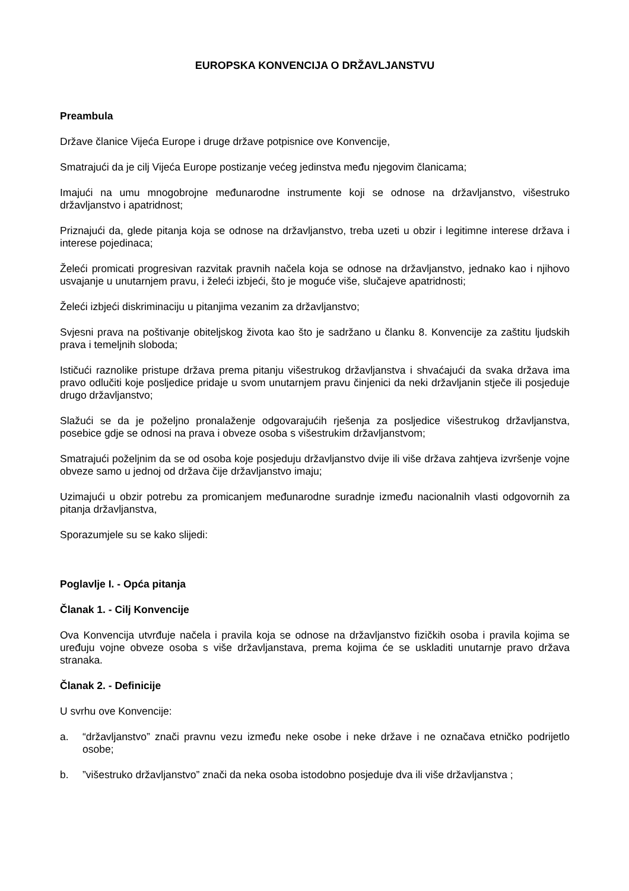EUROPSKA KONVENCIJA O DRŽAVLJANSTVU
Preambula
Države članice Vijeća Europe i druge države potpisnice ove Konvencije,
Smatrajući da je cilj Vijeća Europe postizanje većeg jedinstva među njegovim članicama;
Imajući na umu mnogobrojne međunarodne instrumente koji se odnose na državljanstvo, višestruko državljanstvo i apatridnost;
Priznajući da, glede pitanja koja se odnose na državljanstvo, treba uzeti u obzir i legitimne interese država i interese pojedinaca;
Želeći promicati progresivan razvitak pravnih načela koja se odnose na državljanstvo, jednako kao i njihovo usvajanje u unutarnjem pravu, i želeći izbjeći, što je moguće više, slučajeve apatridnosti;
Želeći izbjeći diskriminaciju u pitanjima vezanim za državljanstvo;
Svjesni prava na poštivanje obiteljskog života kao što je sadržano u članku 8. Konvencije za zaštitu ljudskih prava i temeljnih sloboda;
Ističući raznolike pristupe država prema pitanju višestrukog državljanstva i shvaćajući da svaka država ima pravo odlučiti koje posljedice pridaje u svom unutarnjem pravu činjenici da neki državljanin stječe ili posjeduje drugo državljanstvo;
Slažući se da je poželjno pronalaženje odgovarajućih rješenja za posljedice višestrukog državljanstva, posebice gdje se odnosi na prava i obveze osoba s višestrukim državljanstvom;
Smatrajući poželjnim da se od osoba koje posjeduju državljanstvo dvije ili više država zahtjeva izvršenje vojne obveze samo u jednoj od država čije državljanstvo imaju;
Uzimajući u obzir potrebu za promicanjem međunarodne suradnje između nacionalnih vlasti odgovornih za pitanja državljanstva,
Sporazumjele su se kako slijedi:
Poglavlje I. - Opća pitanja
Članak 1. - Cilj Konvencije
Ova Konvencija utvrđuje načela i pravila koja se odnose na državljanstvo fizičkih osoba i pravila kojima se uređuju vojne obveze osoba s više državljanstava, prema kojima će se uskladiti unutarnje pravo država stranaka.
Članak 2. - Definicije
U svrhu ove Konvencije:
a. “državljanstvo” znači pravnu vezu između neke osobe i neke države i ne označava etničko podrijetlo osobe;
b.”višestruko državljanstvo” znači da neka osoba istodobno posjeduje dva ili više državljanstva ;